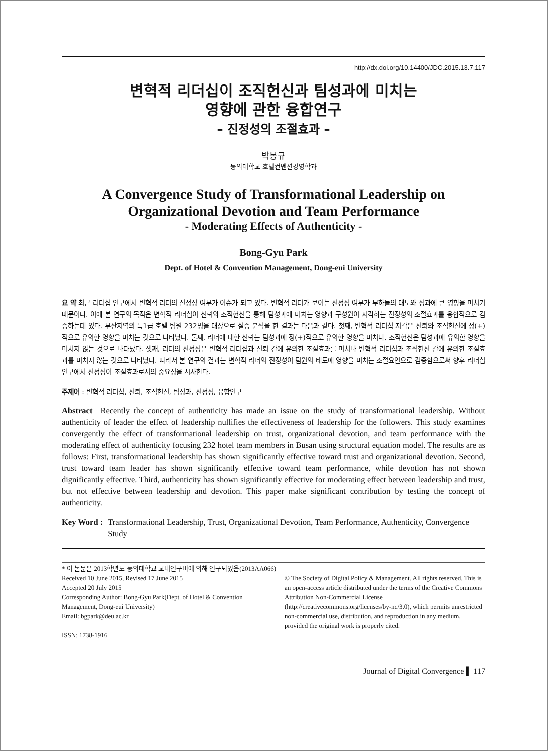http://dx.doi.org/10.14400/JDC.2015.13.7.117
변혁적 리더십이 조직헌신과 팀성과에 미치는
영향에 관한 융합연구
– 진정성의 조절효과 –
박봉규
동의대학교 호텔컨벤션경영학과
A Convergence Study of Transformational Leadership on Organizational Devotion and Team Performance
- Moderating Effects of Authenticity -
Bong-Gyu Park
Dept. of Hotel & Convention Management, Dong-eui University
요 약 최근 리더십 연구에서 변혁적 리더의 진정성 여부가 이슈가 되고 있다. 변혁적 리더가 보이는 진정성 여부가 부하들의 태도와 성과에 큰 영향을 미치기 때문이다. 이에 본 연구의 목적은 변혁적 리더십이 신뢰와 조직헌신을 통해 팀성과에 미치는 영향과 구성원이 지각하는 진정성의 조절효과를 융합적으로 검증하는데 있다. 부산지역의 특1급 호텔 팀원 232명을 대상으로 실증 분석을 한 결과는 다음과 같다. 첫째, 변혁적 리더십 지각은 신뢰와 조직헌신에 정(+)적으로 유의한 영향을 미치는 것으로 나타났다. 둘째, 리더에 대한 신뢰는 팀성과에 정(+)적으로 유의한 영향을 미치나, 조직헌신은 팀성과에 유의한 영향을 미치지 않는 것으로 나타났다. 셋째, 리더의 진정성은 변혁적 리더십과 신뢰 간에 유의한 조절효과를 미치나 변혁적 리더십과 조직헌신 간에 유의한 조절효과를 미치지 않는 것으로 나타났다. 따라서 본 연구의 결과는 변혁적 리더의 진정성이 팀원의 태도에 영향을 미치는 조절요인으로 검증함으로써 향후 리더십 연구에서 진정성이 조절효과로서의 중요성을 시사한다.
주제어 : 변혁적 리더십, 신뢰, 조직헌신, 팀성과, 진정성, 융합연구
Abstract Recently the concept of authenticity has made an issue on the study of transformational leadership. Without authenticity of leader the effect of leadership nullifies the effectiveness of leadership for the followers. This study examines convergently the effect of transformational leadership on trust, organizational devotion, and team performance with the moderating effect of authenticity focusing 232 hotel team members in Busan using structural equation model. The results are as follows: First, transformational leadership has shown significantly effective toward trust and organizational devotion. Second, trust toward team leader has shown significantly effective toward team performance, while devotion has not shown dignificantly effective. Third, authenticity has shown significantly effective for moderating effect between leadership and trust, but not effective between leadership and devotion. This paper make significant contribution by testing the concept of authenticity.
Key Word : Transformational Leadership, Trust, Organizational Devotion, Team Performance, Authenticity, Convergence Study
* 이 논문은 2013학년도 동의대학교 교내연구비에 의해 연구되었음(2013AA066)
Received 10 June 2015, Revised 17 June 2015
Accepted 20 July 2015
Corresponding Author: Bong-Gyu Park(Dept. of Hotel & Convention Management, Dong-eui University)
Email: bgpark@deu.ac.kr
ISSN: 1738-1916
© The Society of Digital Policy & Management. All rights reserved. This is an open-access article distributed under the terms of the Creative Commons Attribution Non-Commercial License (http://creativecommons.org/licenses/by-nc/3.0), which permits unrestricted non-commercial use, distribution, and reproduction in any medium, provided the original work is properly cited.
Journal of Digital Convergence ▌ 117